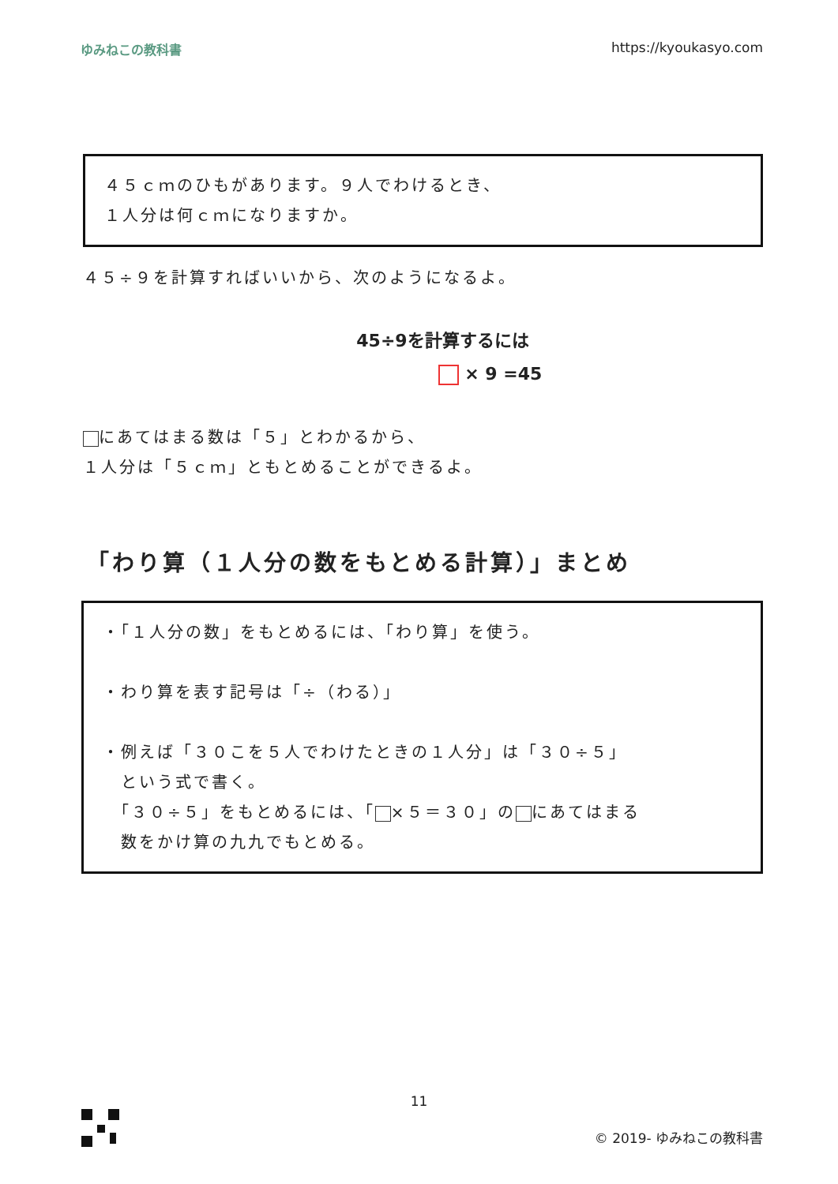ゆみねこの教科書 https://kyoukasyo.com
４５ｃｍのひもがあります。９人でわけるとき、
１人分は何ｃｍになりますか。
４５÷９を計算すればいいから、次のようになるよ。
45÷9を計算するには
× 9 =45
にあてはまる数は「５」とわかるから、
１人分は「５ｃｍ」ともとめることができるよ。
「わり算（１人分の数をもとめる計算）」まとめ
・「１人分の数」をもとめるには、「わり算」を使う。
・わり算を表す記号は「÷（わる）」
・例えば「３０こを５人でわけたときの１人分」は「３０÷５」
　という式で書く。
　「３０÷５」をもとめるには、「 ×５＝３０」の にあてはまる
　数をかけ算の九九でもとめる。
11
© 2019- ゆみねこの教科書